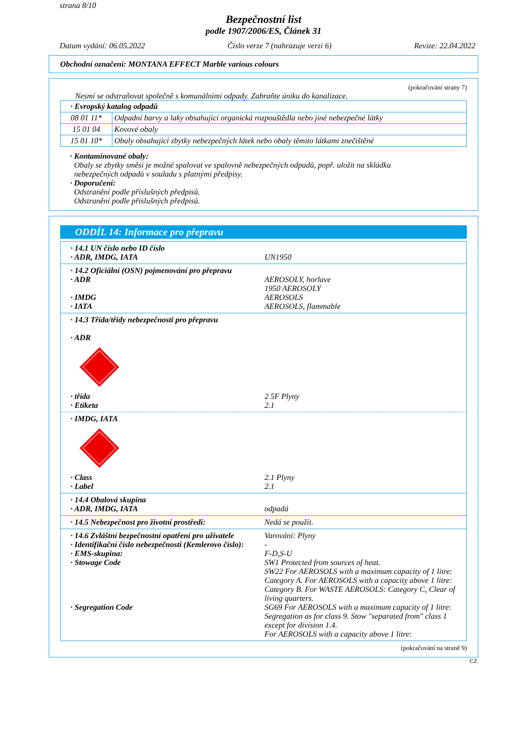strana 8/10
Bezpečnostní list
podle 1907/2006/ES, Článek 31
Datum vydání: 06.05.2022 Číslo verze 7 (nahrazuje verzi 6) Revize: 22.04.2022
Obchodní označení: MONTANA EFFECT Marble various colours
(pokračování strany 7)
Nesmí se odstraňovat společně s komunálními odpady. Zabraňte úniku do kanalizace.
| · Evropský katalog odpadů | |
| 08 01 11* | Odpadní barvy a laky obsahující organická rozpouštědla nebo jiné nebezpečné látky |
| 15 01 04 | Kovové obaly |
| 15 01 10* | Obaly obsahující zbytky nebezpečných látek nebo obaly těmito látkami znečištěné |
· Kontaminované obaly:
Obaly se zbytky směsi je možné spalovat ve spalovně nebezpečných odpadů, popř. uložit na skládku
nebezpečných odpadů v souladu s platnými předpisy.
· Doporučení:
Odstranění podle příslušných předpisů.
Odstranění podle příslušných předpisů.
ODDÍL 14: Informace pro přepravu
· 14.1 UN číslo nebo ID číslo
· ADR, IMDG, IATA UN1950
· 14.2 Oficiální (OSN) pojmenování pro přepravu
· ADR AEROSOLY, horlave
1950 AEROSOLY
· IMDG AEROSOLS
· IATA AEROSOLS, flammable
· 14.3 Třída/třídy nebezpečnosti pro přepravu
· ADR
· třída 2 5F Plyny
· Etiketa 2.1
· IMDG, IATA
· Class 2.1 Plyny
· Label 2.1
· 14.4 Obalová skupina
· ADR, IMDG, IATA odpadá
· 14.5 Nebezpečnost pro životní prostředí:
Nedá se použít.
· 14.6 Zvláštní bezpečnostní opatření pro uživatele
Varování: Plyny
· Identifikační číslo nebezpečnosti (Kemlerovo číslo):
-
· EMS-skupina: F-D,S-U
· Stowage Code SW1 Protected from sources of heat.
SW22 For AEROSOLS with a maximum capacity of 1 litre: Category A. For AEROSOLS with a capacity above 1 litre: Category B. For WASTE AEROSOLS: Category C, Clear of living quarters.
· Segregation Code SG69 For AEROSOLS with a maximum capacity of 1 litre:
Segregation as for class 9. Stow "separated from" class 1 except for division 1.4.
For AEROSOLS with a capacity above 1 litre:
(pokračování na straně 9)
CZ